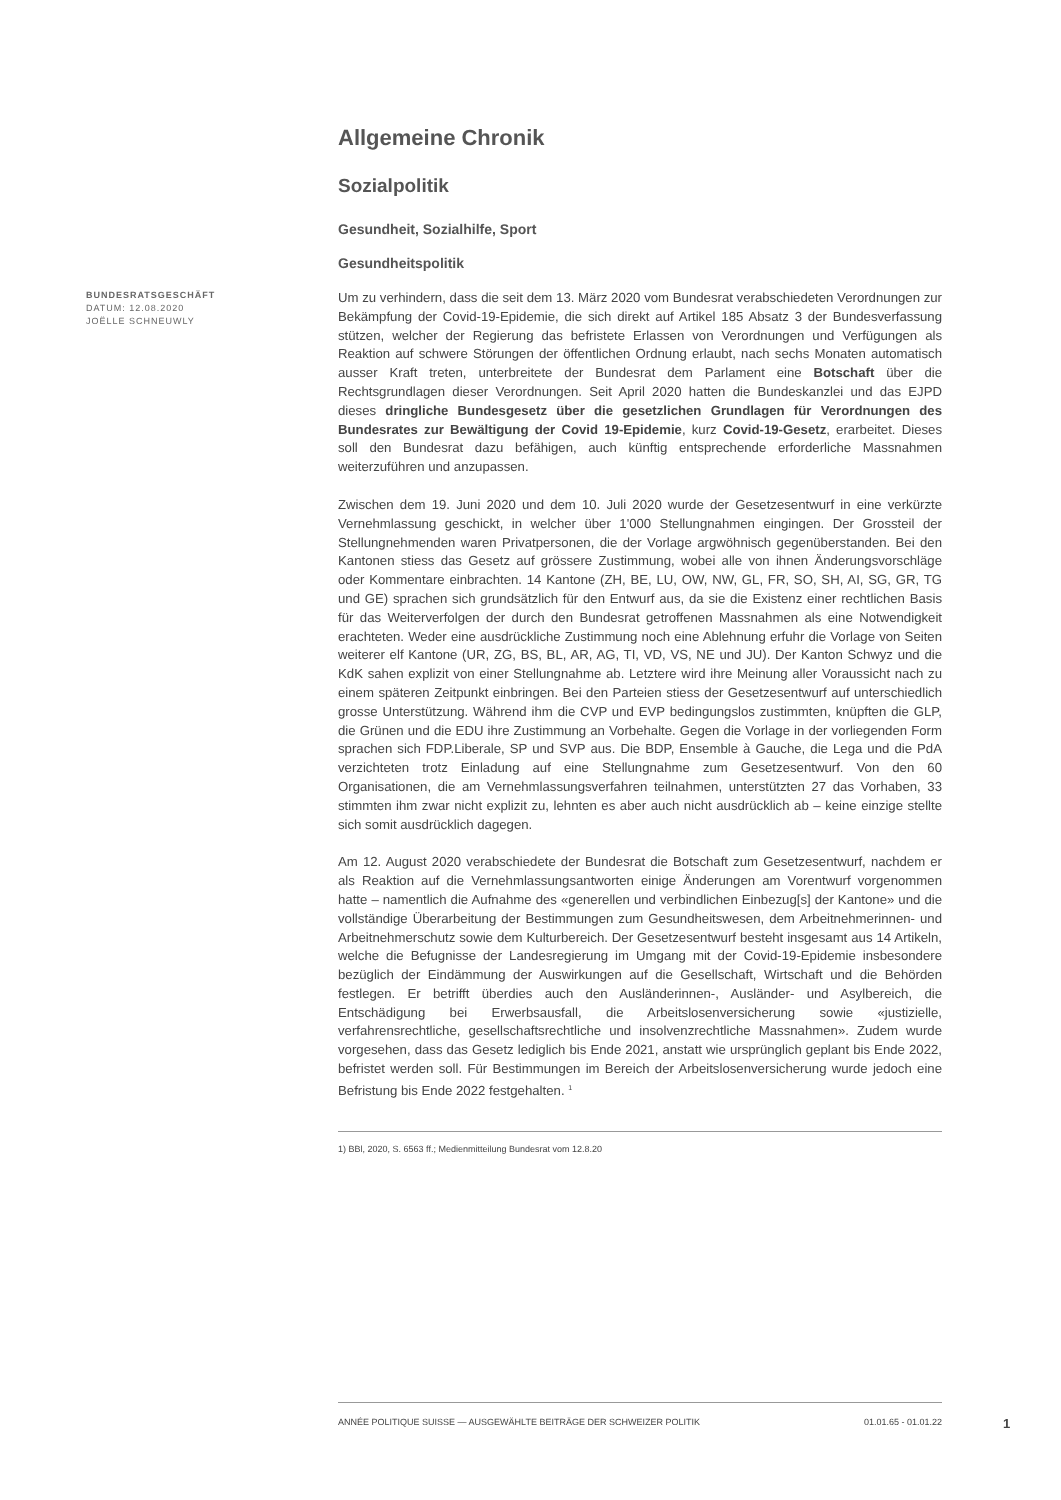Allgemeine Chronik
Sozialpolitik
Gesundheit, Sozialhilfe, Sport
Gesundheitspolitik
BUNDESRATSGESCHÄFT
DATUM: 12.08.2020
JOËLLE SCHNEUWLY
Um zu verhindern, dass die seit dem 13. März 2020 vom Bundesrat verabschiedeten Verordnungen zur Bekämpfung der Covid-19-Epidemie, die sich direkt auf Artikel 185 Absatz 3 der Bundesverfassung stützen, welcher der Regierung das befristete Erlassen von Verordnungen und Verfügungen als Reaktion auf schwere Störungen der öffentlichen Ordnung erlaubt, nach sechs Monaten automatisch ausser Kraft treten, unterbreitete der Bundesrat dem Parlament eine Botschaft über die Rechtsgrundlagen dieser Verordnungen. Seit April 2020 hatten die Bundeskanzlei und das EJPD dieses dringliche Bundesgesetz über die gesetzlichen Grundlagen für Verordnungen des Bundesrates zur Bewältigung der Covid 19-Epidemie, kurz Covid-19-Gesetz, erarbeitet. Dieses soll den Bundesrat dazu befähigen, auch künftig entsprechende erforderliche Massnahmen weiterzuführen und anzupassen.
Zwischen dem 19. Juni 2020 und dem 10. Juli 2020 wurde der Gesetzesentwurf in eine verkürzte Vernehmlassung geschickt, in welcher über 1'000 Stellungnahmen eingingen. Der Grossteil der Stellungnehmenden waren Privatpersonen, die der Vorlage argwöhnisch gegenüberstanden. Bei den Kantonen stiess das Gesetz auf grössere Zustimmung, wobei alle von ihnen Änderungsvorschläge oder Kommentare einbrachten. 14 Kantone (ZH, BE, LU, OW, NW, GL, FR, SO, SH, AI, SG, GR, TG und GE) sprachen sich grundsätzlich für den Entwurf aus, da sie die Existenz einer rechtlichen Basis für das Weiterverfolgen der durch den Bundesrat getroffenen Massnahmen als eine Notwendigkeit erachteten. Weder eine ausdrückliche Zustimmung noch eine Ablehnung erfuhr die Vorlage von Seiten weiterer elf Kantone (UR, ZG, BS, BL, AR, AG, TI, VD, VS, NE und JU). Der Kanton Schwyz und die KdK sahen explizit von einer Stellungnahme ab. Letztere wird ihre Meinung aller Voraussicht nach zu einem späteren Zeitpunkt einbringen. Bei den Parteien stiess der Gesetzesentwurf auf unterschiedlich grosse Unterstützung. Während ihm die CVP und EVP bedingungslos zustimmten, knüpften die GLP, die Grünen und die EDU ihre Zustimmung an Vorbehalte. Gegen die Vorlage in der vorliegenden Form sprachen sich FDP.Liberale, SP und SVP aus. Die BDP, Ensemble à Gauche, die Lega und die PdA verzichteten trotz Einladung auf eine Stellungnahme zum Gesetzesentwurf. Von den 60 Organisationen, die am Vernehmlassungsverfahren teilnahmen, unterstützten 27 das Vorhaben, 33 stimmten ihm zwar nicht explizit zu, lehnten es aber auch nicht ausdrücklich ab – keine einzige stellte sich somit ausdrücklich dagegen.
Am 12. August 2020 verabschiedete der Bundesrat die Botschaft zum Gesetzesentwurf, nachdem er als Reaktion auf die Vernehmlassungsantworten einige Änderungen am Vorentwurf vorgenommen hatte – namentlich die Aufnahme des «generellen und verbindlichen Einbezug[s] der Kantone» und die vollständige Überarbeitung der Bestimmungen zum Gesundheitswesen, dem Arbeitnehmerinnen- und Arbeitnehmerschutz sowie dem Kulturbereich. Der Gesetzesentwurf besteht insgesamt aus 14 Artikeln, welche die Befugnisse der Landesregierung im Umgang mit der Covid-19-Epidemie insbesondere bezüglich der Eindämmung der Auswirkungen auf die Gesellschaft, Wirtschaft und die Behörden festlegen. Er betrifft überdies auch den Ausländerinnen-, Ausländer- und Asylbereich, die Entschädigung bei Erwerbsausfall, die Arbeitslosenversicherung sowie «justizielle, verfahrensrechtliche, gesellschaftsrechtliche und insolvenzrechtliche Massnahmen». Zudem wurde vorgesehen, dass das Gesetz lediglich bis Ende 2021, anstatt wie ursprünglich geplant bis Ende 2022, befristet werden soll. Für Bestimmungen im Bereich der Arbeitslosenversicherung wurde jedoch eine Befristung bis Ende 2022 festgehalten. <sup>1</sup>
1) BBl, 2020, S. 6563 ff.; Medienmitteilung Bundesrat vom 12.8.20
ANNÉE POLITIQUE SUISSE — AUSGEWÄHLTE BEITRÄGE DER SCHWEIZER POLITIK 01.01.65 - 01.01.22
1